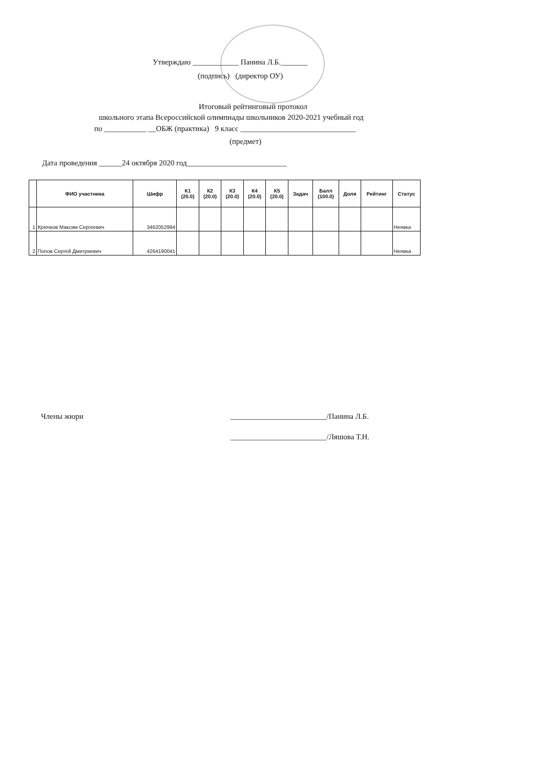Утверждаю ____________ Панина Л.Б._______
(подпись) (директор ОУ)
Итоговый рейтинговый протокол
школьного этапа Всероссийской олимпиады школьников 2020-2021 учебный год
по ___________ __ОБЖ (практика) 9 класс ______________________________
(предмет)
Дата проведения ______24 октября 2020 год__________________________
| | ФИО участника | Шифр | К1 (20.0) | К2 (20.0) | К3 (20.0) | К4 (20.0) | К5 (20.0) | Задач | Балл (100.0) | Доля | Рейтинг | Статус |
| --- | --- | --- | --- | --- | --- | --- | --- | --- | --- | --- | --- | --- |
| 1 | Крючков Максим Сергеевич | 3462052994 | | | | | | | | | | Неявка |
| 2 | Попов Сергей Дмитриевич | 4264190041 | | | | | | | | | | Неявка |
Члены жюри
_________________________/Панина Л.Б.
_________________________/Ляшова Т.Н.